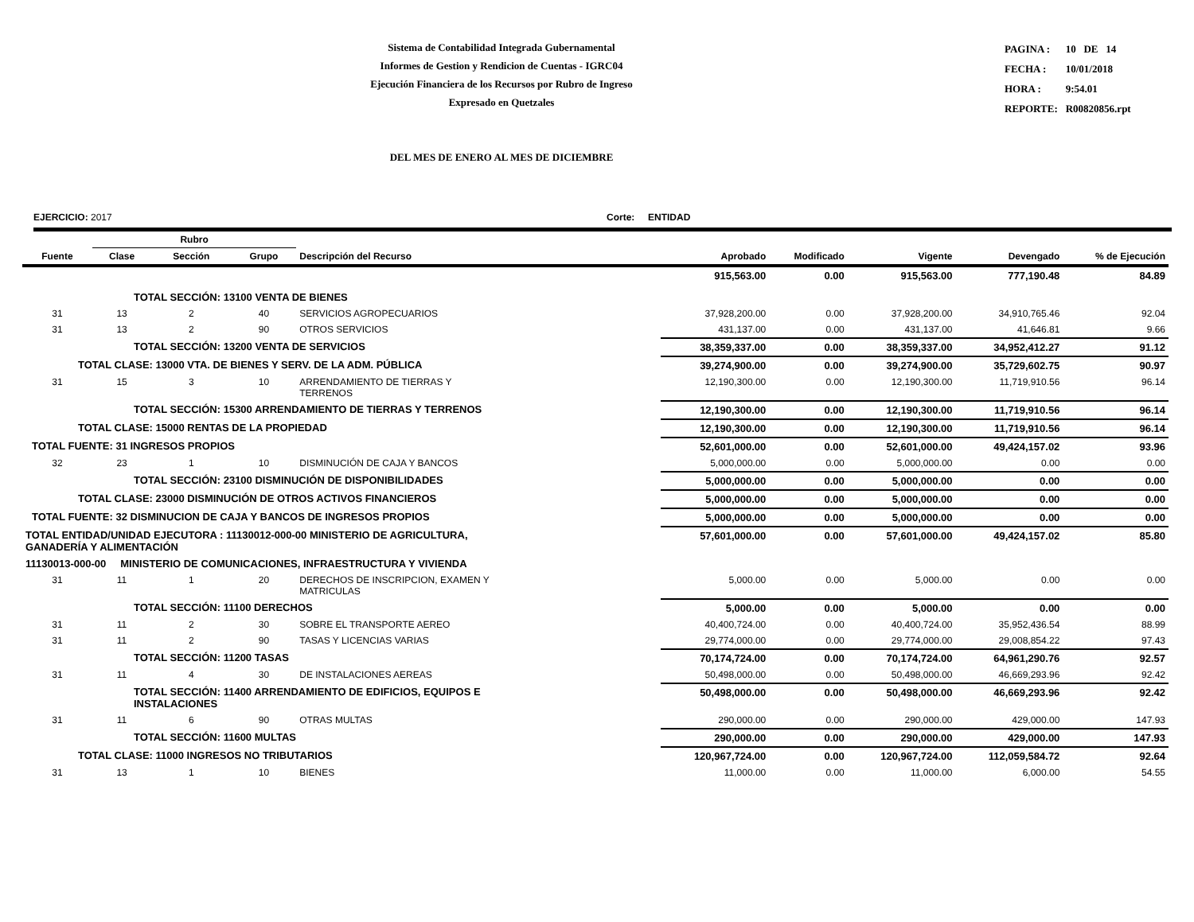Sistema de Contabilidad Integrada Gubernamental
Informes de Gestion y Rendicion de Cuentas - IGRC04
Ejecución Financiera de los Recursos por Rubro de Ingreso
Expresado en Quetzales
| PAGINA : | 10 DE 14 |
| FECHA : | 10/01/2018 |
| HORA : | 9:54.01 |
| REPORTE: | R00820856.rpt |
DEL MES DE ENERO AL MES DE DICIEMBRE
EJERCICIO: 2017 Corte: ENTIDAD
| | Rubro | | | | | | | | |
| --- | --- | --- | --- | --- | --- | --- | --- | --- | --- |
| Fuente | Clase | Sección | Grupo | Descripción del Recurso | Aprobado | Modificado | Vigente | Devengado | % de Ejecución |
| TOTAL SECCIÓN: 13100 VENTA DE BIENES | | | | | 915,563.00 | 0.00 | 915,563.00 | 777,190.48 | 84.89 |
| 31 | 13 | 2 | 40 | SERVICIOS AGROPECUARIOS | 37,928,200.00 | 0.00 | 37,928,200.00 | 34,910,765.46 | 92.04 |
| 31 | 13 | 2 | 90 | OTROS SERVICIOS | 431,137.00 | 0.00 | 431,137.00 | 41,646.81 | 9.66 |
| TOTAL SECCIÓN: 13200 VENTA DE SERVICIOS | | | | | 38,359,337.00 | 0.00 | 38,359,337.00 | 34,952,412.27 | 91.12 |
| TOTAL CLASE: 13000 VTA. DE BIENES Y SERV. DE LA ADM. PÚBLICA | | | | | 39,274,900.00 | 0.00 | 39,274,900.00 | 35,729,602.75 | 90.97 |
| 31 | 15 | 3 | 10 | ARRENDAMIENTO DE TIERRAS Y TERRENOS | 12,190,300.00 | 0.00 | 12,190,300.00 | 11,719,910.56 | 96.14 |
| TOTAL SECCIÓN: 15300 ARRENDAMIENTO DE TIERRAS Y TERRENOS | | | | | 12,190,300.00 | 0.00 | 12,190,300.00 | 11,719,910.56 | 96.14 |
| TOTAL CLASE: 15000 RENTAS DE LA PROPIEDAD | | | | | 12,190,300.00 | 0.00 | 12,190,300.00 | 11,719,910.56 | 96.14 |
| TOTAL FUENTE: 31 INGRESOS PROPIOS | | | | | 52,601,000.00 | 0.00 | 52,601,000.00 | 49,424,157.02 | 93.96 |
| 32 | 23 | 1 | 10 | DISMINUCIÓN DE CAJA Y BANCOS | 5,000,000.00 | 0.00 | 5,000,000.00 | 0.00 | 0.00 |
| TOTAL SECCIÓN: 23100 DISMINUCIÓN DE DISPONIBILIDADES | | | | | 5,000,000.00 | 0.00 | 5,000,000.00 | 0.00 | 0.00 |
| TOTAL CLASE: 23000 DISMINUCIÓN DE OTROS ACTIVOS FINANCIEROS | | | | | 5,000,000.00 | 0.00 | 5,000,000.00 | 0.00 | 0.00 |
| TOTAL FUENTE: 32 DISMINUCION DE CAJA Y BANCOS DE INGRESOS PROPIOS | | | | | 5,000,000.00 | 0.00 | 5,000,000.00 | 0.00 | 0.00 |
| TOTAL ENTIDAD/UNIDAD EJECUTORA : 11130012-000-00 MINISTERIO DE AGRICULTURA, GANADERÍA Y ALIMENTACIÓN | | | | | 57,601,000.00 | 0.00 | 57,601,000.00 | 49,424,157.02 | 85.80 |
| 11130013-000-00 MINISTERIO DE COMUNICACIONES, INFRAESTRUCTURA Y VIVIENDA | | | | | | | | | |
| 31 | 11 | 1 | 20 | DERECHOS DE INSCRIPCION, EXAMEN Y MATRICULAS | 5,000.00 | 0.00 | 5,000.00 | 0.00 | 0.00 |
| TOTAL SECCIÓN: 11100 DERECHOS | | | | | 5,000.00 | 0.00 | 5,000.00 | 0.00 | 0.00 |
| 31 | 11 | 2 | 30 | SOBRE EL TRANSPORTE AEREO | 40,400,724.00 | 0.00 | 40,400,724.00 | 35,952,436.54 | 88.99 |
| 31 | 11 | 2 | 90 | TASAS Y LICENCIAS VARIAS | 29,774,000.00 | 0.00 | 29,774,000.00 | 29,008,854.22 | 97.43 |
| TOTAL SECCIÓN: 11200 TASAS | | | | | 70,174,724.00 | 0.00 | 70,174,724.00 | 64,961,290.76 | 92.57 |
| 31 | 11 | 4 | 30 | DE INSTALACIONES AEREAS | 50,498,000.00 | 0.00 | 50,498,000.00 | 46,669,293.96 | 92.42 |
| TOTAL SECCIÓN: 11400 ARRENDAMIENTO DE EDIFICIOS, EQUIPOS E INSTALACIONES | | | | | 50,498,000.00 | 0.00 | 50,498,000.00 | 46,669,293.96 | 92.42 |
| 31 | 11 | 6 | 90 | OTRAS MULTAS | 290,000.00 | 0.00 | 290,000.00 | 429,000.00 | 147.93 |
| TOTAL SECCIÓN: 11600 MULTAS | | | | | 290,000.00 | 0.00 | 290,000.00 | 429,000.00 | 147.93 |
| TOTAL CLASE: 11000 INGRESOS NO TRIBUTARIOS | | | | | 120,967,724.00 | 0.00 | 120,967,724.00 | 112,059,584.72 | 92.64 |
| 31 | 13 | 1 | 10 | BIENES | 11,000.00 | 0.00 | 11,000.00 | 6,000.00 | 54.55 |